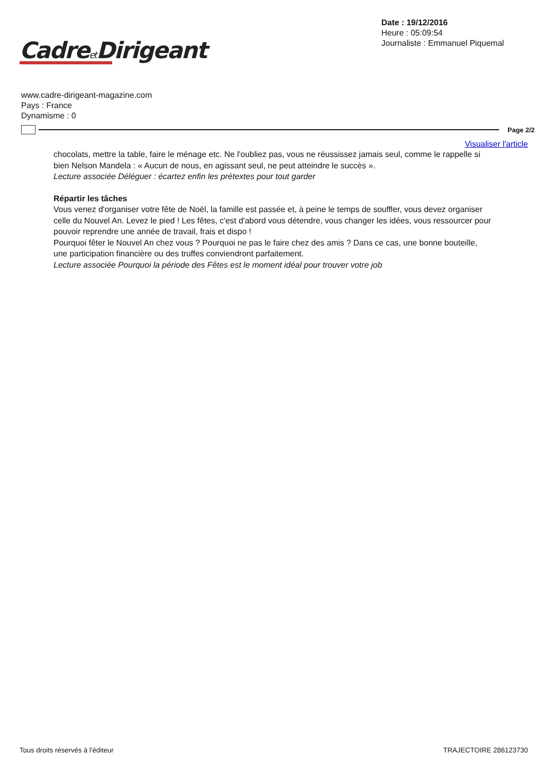Cadreet Dirigeant
Date : 19/12/2016
Heure : 05:09:54
Journaliste : Emmanuel Piquemal
www.cadre-dirigeant-magazine.com
Pays : France
Dynamisme : 0
Page 2/2
Visualiser l'article
chocolats, mettre la table, faire le ménage etc. Ne l'oubliez pas, vous ne réussissez jamais seul, comme le rappelle si bien Nelson Mandela : « Aucun de nous, en agissant seul, ne peut atteindre le succès ».
Lecture associée Déléguer : écartez enfin les prétextes pour tout garder
Répartir les tâches
Vous venez d'organiser votre fête de Noël, la famille est passée et, à peine le temps de souffler, vous devez organiser celle du Nouvel An. Levez le pied ! Les fêtes, c'est d'abord vous détendre, vous changer les idées, vous ressourcer pour pouvoir reprendre une année de travail, frais et dispo !
Pourquoi fêter le Nouvel An chez vous ? Pourquoi ne pas le faire chez des amis ? Dans ce cas, une bonne bouteille, une participation financière ou des truffes conviendront parfaitement.
Lecture associée Pourquoi la période des Fêtes est le moment idéal pour trouver votre job
Tous droits réservés à l'éditeur TRAJECTOIRE 286123730